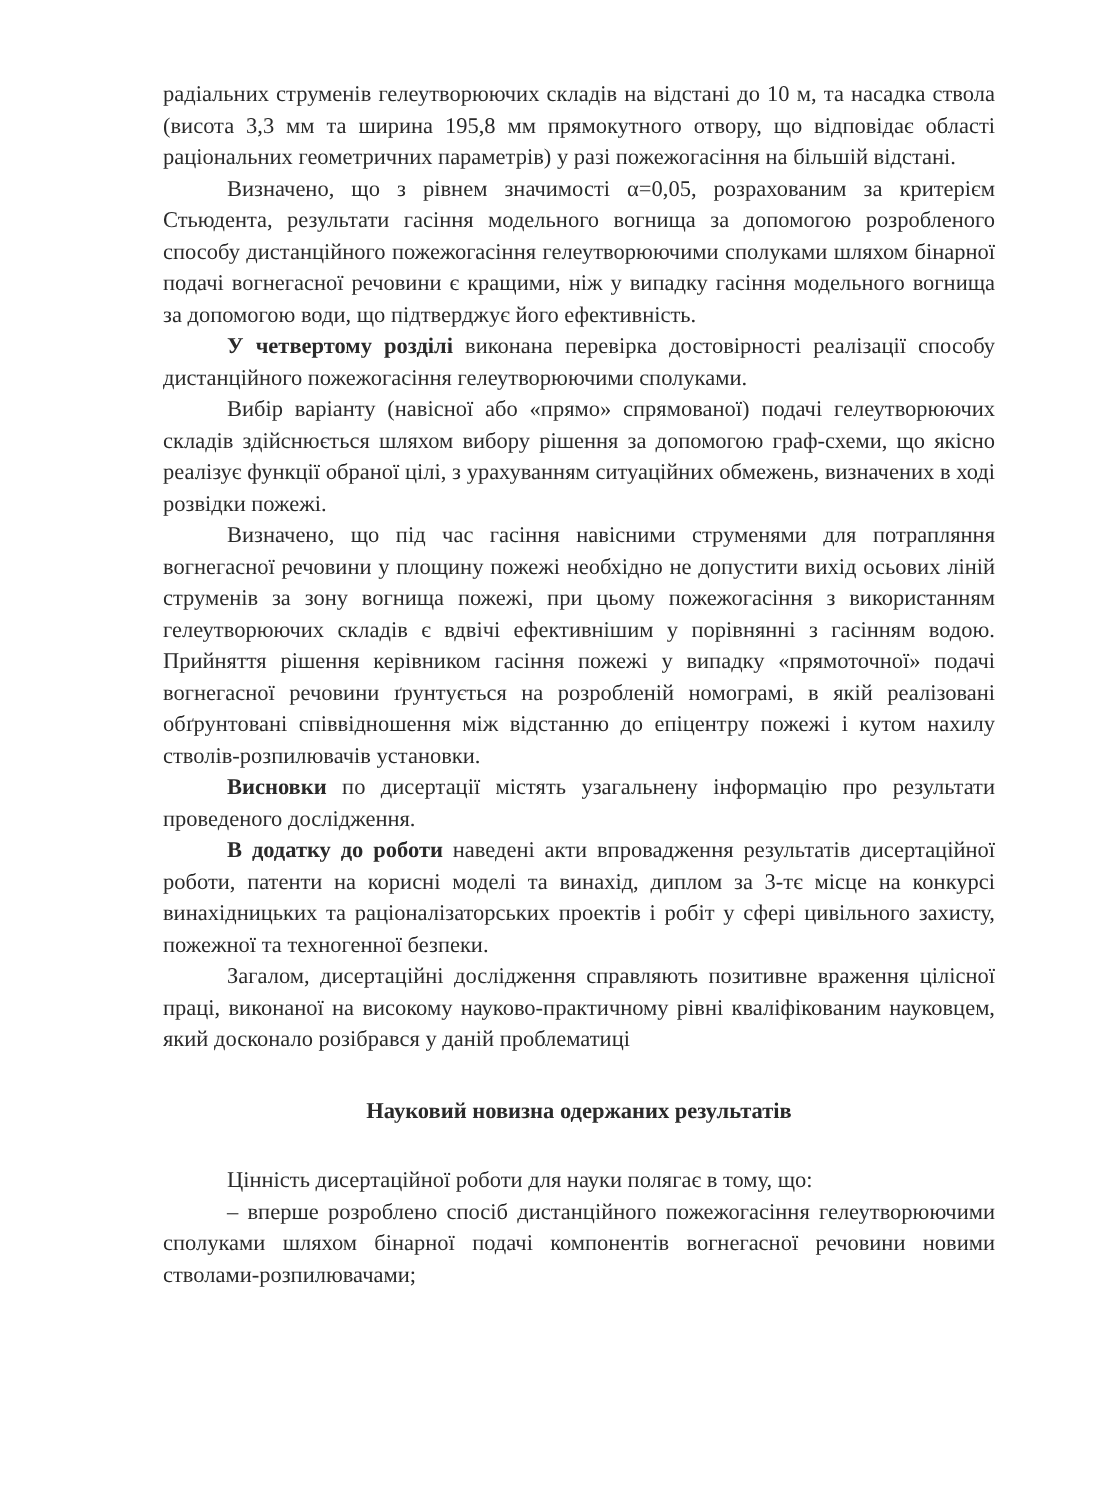радіальних струменів гелеутворюючих складів на відстані до 10 м, та насадка ствола (висота 3,3 мм та ширина 195,8 мм прямокутного отвору, що відповідає області раціональних геометричних параметрів) у разі пожежогасіння на більшій відстані.
Визначено, що з рівнем значимості α=0,05, розрахованим за критерієм Стьюдента, результати гасіння модельного вогнища за допомогою розробленого способу дистанційного пожежогасіння гелеутворюючими сполуками шляхом бінарної подачі вогнегасної речовини є кращими, ніж у випадку гасіння модельного вогнища за допомогою води, що підтверджує його ефективність.
У четвертому розділі виконана перевірка достовірності реалізації способу дистанційного пожежогасіння гелеутворюючими сполуками.
Вибір варіанту (навісної або «прямо» спрямованої) подачі гелеутворюючих складів здійснюється шляхом вибору рішення за допомогою граф-схеми, що якісно реалізує функції обраної цілі, з урахуванням ситуаційних обмежень, визначених в ході розвідки пожежі.
Визначено, що під час гасіння навісними струменями для потрапляння вогнегасної речовини у площину пожежі необхідно не допустити вихід осьових ліній струменів за зону вогнища пожежі, при цьому пожежогасіння з використанням гелеутворюючих складів є вдвічі ефективнішим у порівнянні з гасінням водою. Прийняття рішення керівником гасіння пожежі у випадку «прямоточної» подачі вогнегасної речовини ґрунтується на розробленій номограмі, в якій реалізовані обґрунтовані співвідношення між відстанню до епіцентру пожежі і кутом нахилу стволів-розпилювачів установки.
Висновки по дисертації містять узагальнену інформацію про результати проведеного дослідження.
В додатку до роботи наведені акти впровадження результатів дисертаційної роботи, патенти на корисні моделі та винахід, диплом за 3-тє місце на конкурсі винахідницьких та раціоналізаторських проектів і робіт у сфері цивільного захисту, пожежної та техногенної безпеки.
Загалом, дисертаційні дослідження справляють позитивне враження цілісної праці, виконаної на високому науково-практичному рівні кваліфікованим науковцем, який досконало розібрався у даній проблематиці
Науковий новизна одержаних результатів
Цінність дисертаційної роботи для науки полягає в тому, що:
– вперше розроблено спосіб дистанційного пожежогасіння гелеутворюючими сполуками шляхом бінарної подачі компонентів вогнегасної речовини новими стволами-розпилювачами;